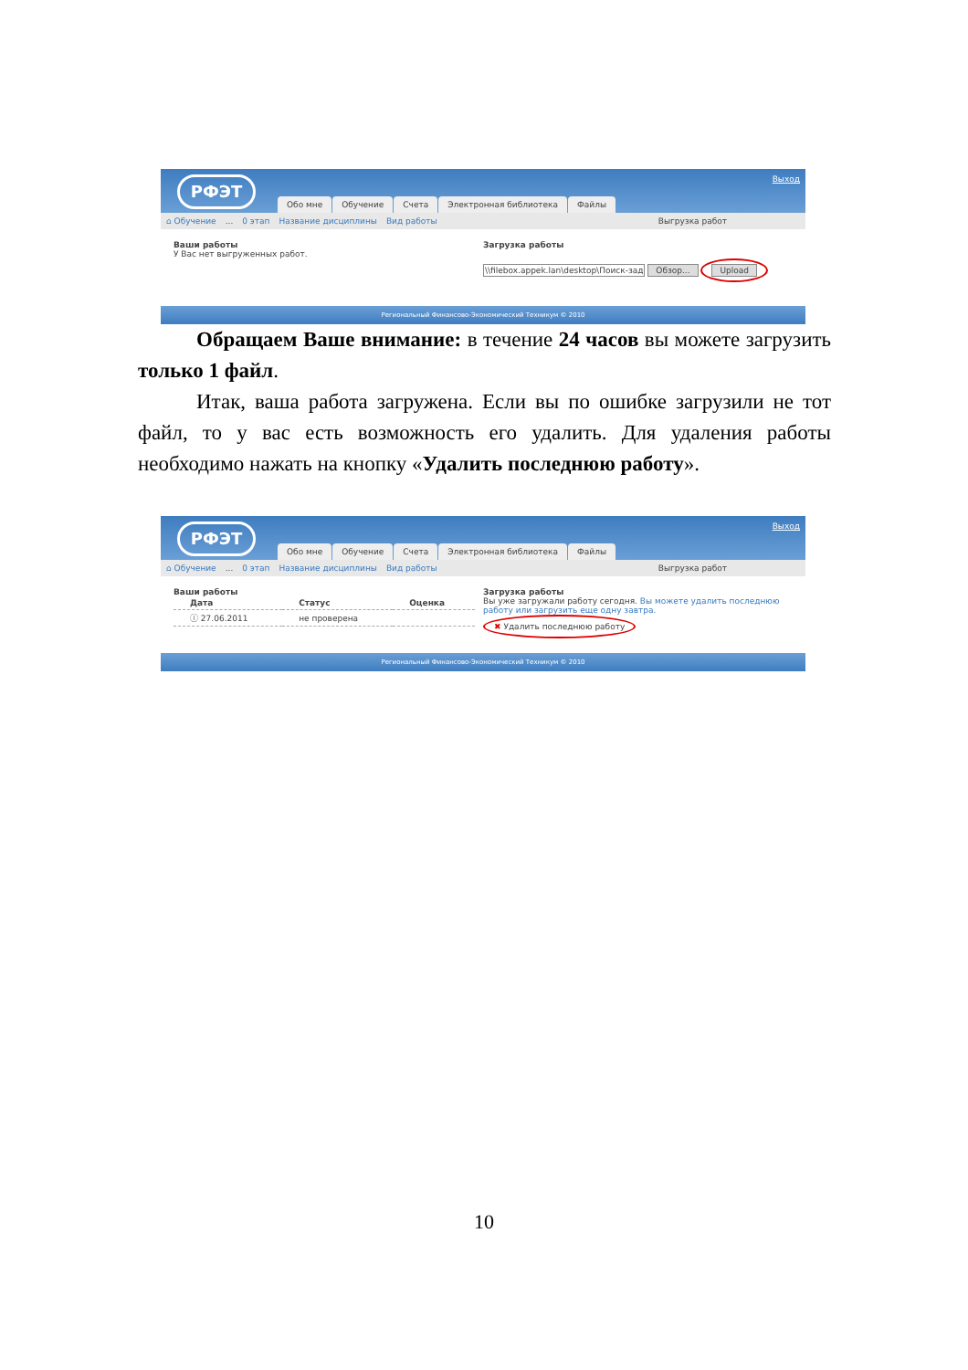РФЭТ Выход
Обо мне Обучение Счета Электронная библиотека Файлы
⌂ Обучение... 0 этап Название дисциплины Вид работы Выгрузка работ
Ваши работы
У Вас нет выгруженных работ.
Загрузка работы
\\filebox.appek.lan\desktop\Поиск-зад Обзор... Upload
Региональный Финансово-Экономический Техникум © 2010
Обращаем Ваше внимание: в течение 24 часов вы можете загрузить только 1 файл.
Итак, ваша работа загружена. Если вы по ошибке загрузили не тот файл, то у вас есть возможность его удалить. Для удаления работы необходимо нажать на кнопку «Удалить последнюю работу».
РФЭТ Выход
Обо мне Обучение Счета Электронная библиотека Файлы
⌂ Обучение... 0 этап Название дисциплины Вид работы Выгрузка работ
Ваши работы
| Дата | Статус | Оценка |
| --- | --- | --- |
| ⓘ 27.06.2011 | не проверена | |
Загрузка работы
Вы уже загружали работу сегодня. Вы можете удалить последнюю работу или загрузить еще одну завтра.
✖ Удалить последнюю работу
Региональный Финансово-Экономический Техникум © 2010
10